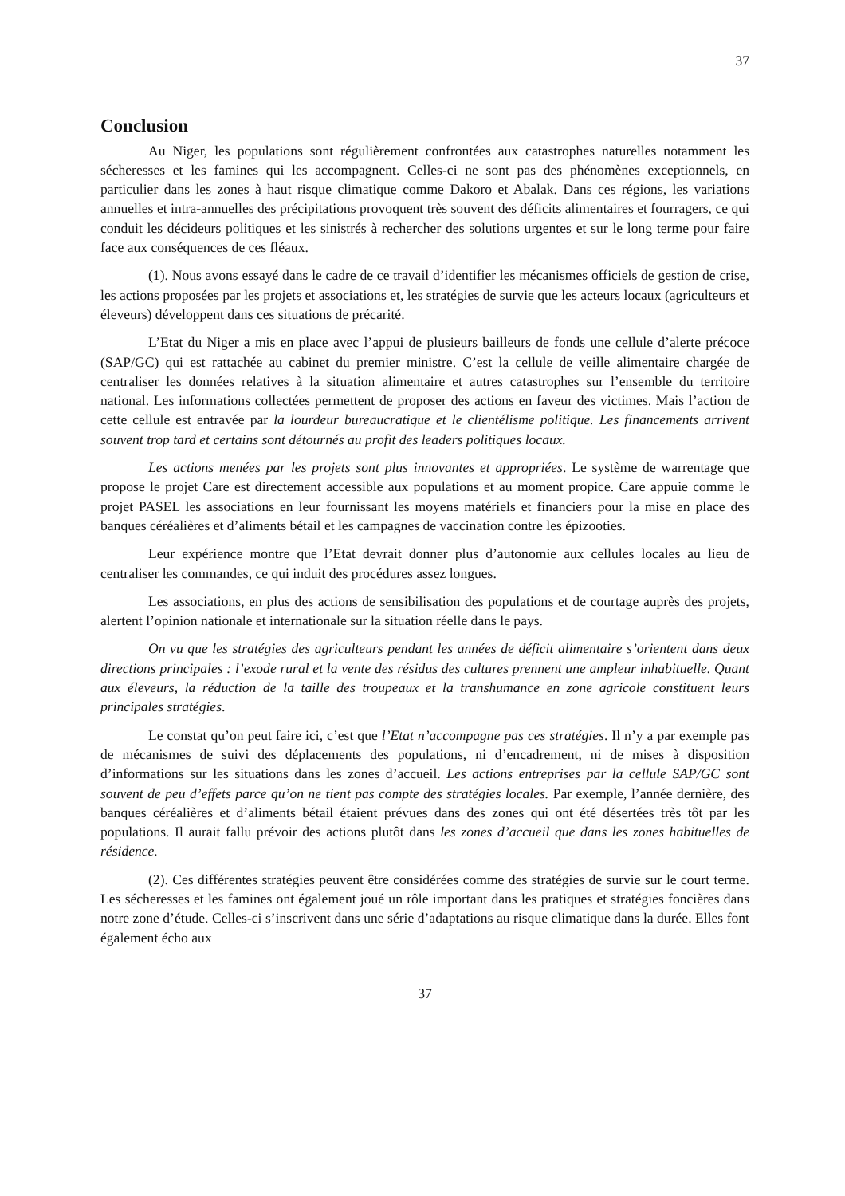37
Conclusion
Au Niger, les populations sont régulièrement confrontées aux catastrophes naturelles notamment les sécheresses et les famines qui les accompagnent. Celles-ci ne sont pas des phénomènes exceptionnels, en particulier dans les zones à haut risque climatique comme Dakoro et Abalak. Dans ces régions, les variations annuelles et intra-annuelles des précipitations provoquent très souvent des déficits alimentaires et fourragers, ce qui conduit les décideurs politiques et les sinistrés à rechercher des solutions urgentes et sur le long terme pour faire face aux conséquences de ces fléaux.
(1). Nous avons essayé dans le cadre de ce travail d’identifier les mécanismes officiels de gestion de crise, les actions proposées par les projets et associations et, les stratégies de survie que les acteurs locaux (agriculteurs et éleveurs) développent dans ces situations de précarité.
L’Etat du Niger a mis en place avec l’appui de plusieurs bailleurs de fonds une cellule d’alerte précoce (SAP/GC) qui est rattachée au cabinet du premier ministre. C’est la cellule de veille alimentaire chargée de centraliser les données relatives à la situation alimentaire et autres catastrophes sur l’ensemble du territoire national. Les informations collectées permettent de proposer des actions en faveur des victimes. Mais l’action de cette cellule est entravée par la lourdeur bureaucratique et le clientélisme politique. Les financements arrivent souvent trop tard et certains sont détournés au profit des leaders politiques locaux.
Les actions menées par les projets sont plus innovantes et appropriées. Le système de warrentage que propose le projet Care est directement accessible aux populations et au moment propice. Care appuie comme le projet PASEL les associations en leur fournissant les moyens matériels et financiers pour la mise en place des banques céréalières et d’aliments bétail et les campagnes de vaccination contre les épizooties.
Leur expérience montre que l’Etat devrait donner plus d’autonomie aux cellules locales au lieu de centraliser les commandes, ce qui induit des procédures assez longues.
Les associations, en plus des actions de sensibilisation des populations et de courtage auprès des projets, alertent l’opinion nationale et internationale sur la situation réelle dans le pays.
On vu que les stratégies des agriculteurs pendant les années de déficit alimentaire s’orientent dans deux directions principales : l’exode rural et la vente des résidus des cultures prennent une ampleur inhabituelle. Quant aux éleveurs, la réduction de la taille des troupeaux et la transhumance en zone agricole constituent leurs principales stratégies.
Le constat qu’on peut faire ici, c’est que l’Etat n’accompagne pas ces stratégies. Il n’y a par exemple pas de mécanismes de suivi des déplacements des populations, ni d’encadrement, ni de mises à disposition d’informations sur les situations dans les zones d’accueil. Les actions entreprises par la cellule SAP/GC sont souvent de peu d’effets parce qu’on ne tient pas compte des stratégies locales. Par exemple, l’année dernière, des banques céréalières et d’aliments bétail étaient prévues dans des zones qui ont été désertées très tôt par les populations. Il aurait fallu prévoir des actions plutôt dans les zones d’accueil que dans les zones habituelles de résidence.
(2). Ces différentes stratégies peuvent être considérées comme des stratégies de survie sur le court terme. Les sécheresses et les famines ont également joué un rôle important dans les pratiques et stratégies foncières dans notre zone d’étude. Celles-ci s’inscrivent dans une série d’adaptations au risque climatique dans la durée. Elles font également écho aux
37